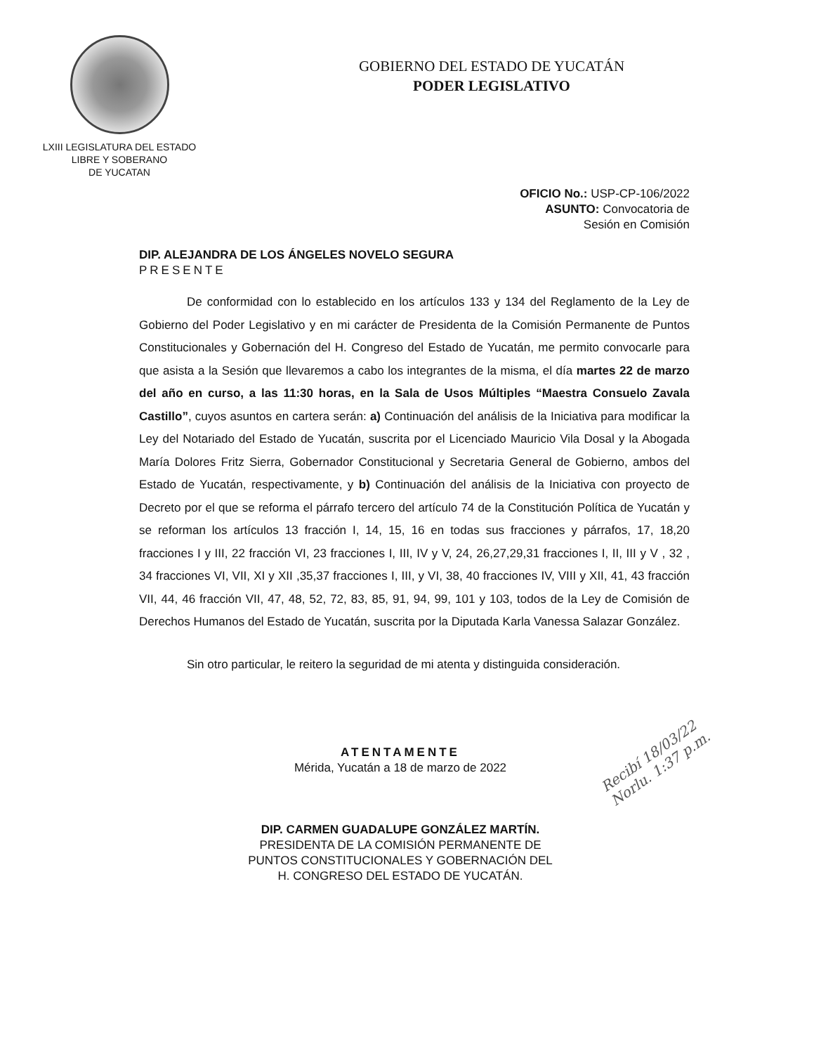LXIII LEGISLATURA DEL ESTADO
LIBRE Y SOBERANO
DE YUCATAN
GOBIERNO DEL ESTADO DE YUCATÁN
PODER LEGISLATIVO
OFICIO No.: USP-CP-106/2022
ASUNTO: Convocatoria de
Sesión en Comisión
DIP. ALEJANDRA DE LOS ÁNGELES NOVELO SEGURA
PRESENTE
De conformidad con lo establecido en los artículos 133 y 134 del Reglamento de la Ley de Gobierno del Poder Legislativo y en mi carácter de Presidenta de la Comisión Permanente de Puntos Constitucionales y Gobernación del H. Congreso del Estado de Yucatán, me permito convocarle para que asista a la Sesión que llevaremos a cabo los integrantes de la misma, el día martes 22 de marzo del año en curso, a las 11:30 horas, en la Sala de Usos Múltiples “Maestra Consuelo Zavala Castillo”, cuyos asuntos en cartera serán: a) Continuación del análisis de la Iniciativa para modificar la Ley del Notariado del Estado de Yucatán, suscrita por el Licenciado Mauricio Vila Dosal y la Abogada María Dolores Fritz Sierra, Gobernador Constitucional y Secretaria General de Gobierno, ambos del Estado de Yucatán, respectivamente, y b) Continuación del análisis de la Iniciativa con proyecto de Decreto por el que se reforma el párrafo tercero del artículo 74 de la Constitución Política de Yucatán y se reforman los artículos 13 fracción I, 14, 15, 16 en todas sus fracciones y párrafos, 17, 18,20 fracciones I y III, 22 fracción VI, 23 fracciones I, III, IV y V, 24, 26,27,29,31 fracciones I, II, III y V , 32 , 34 fracciones VI, VII, XI y XII ,35,37 fracciones I, III, y VI, 38, 40 fracciones IV, VIII y XII, 41, 43 fracción VII, 44, 46 fracción VII, 47, 48, 52, 72, 83, 85, 91, 94, 99, 101 y 103, todos de la Ley de Comisión de Derechos Humanos del Estado de Yucatán, suscrita por la Diputada Karla Vanessa Salazar González.
Sin otro particular, le reitero la seguridad de mi atenta y distinguida consideración.
ATENTAMENTE
Mérida, Yucatán a 18 de marzo de 2022
DIP. CARMEN GUADALUPE GONZÁLEZ MARTÍN.
PRESIDENTA DE LA COMISIÓN PERMANENTE DE
PUNTOS CONSTITUCIONALES Y GOBERNACIÓN DEL
H. CONGRESO DEL ESTADO DE YUCATÁN.
Recibí 18/03/22
Norlu. 1:37 p.m.